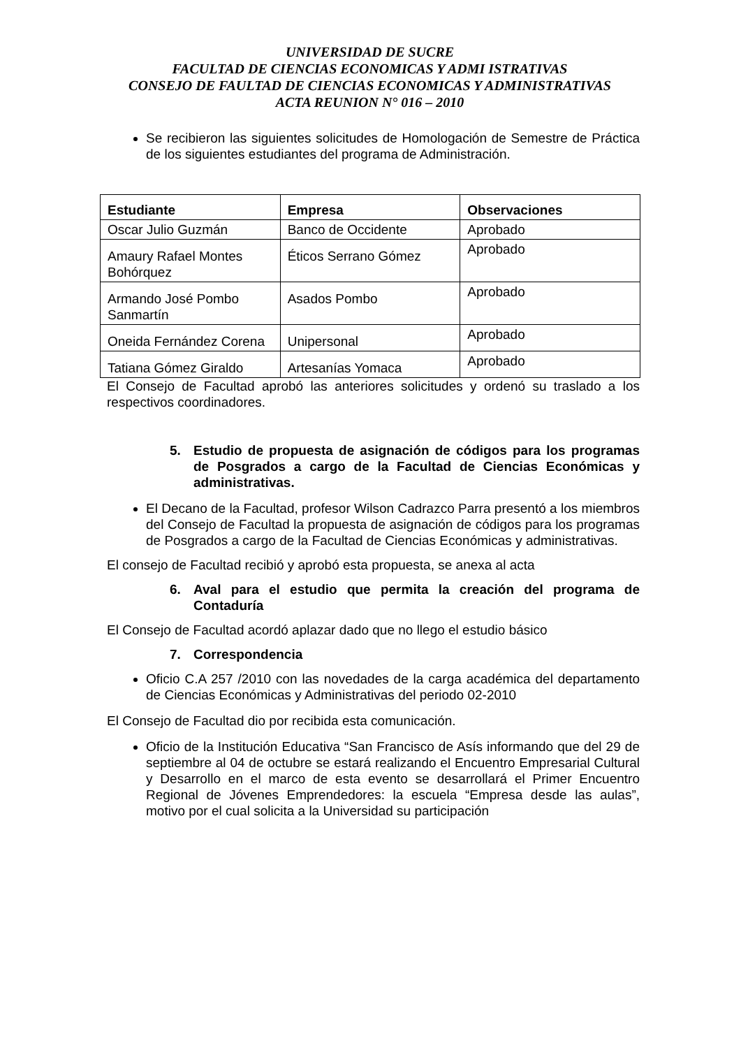UNIVERSIDAD DE SUCRE
FACULTAD DE CIENCIAS ECONOMICAS Y ADMI ISTRATIVAS
CONSEJO DE FAULTAD DE CIENCIAS ECONOMICAS Y ADMINISTRATIVAS
ACTA REUNION N° 016 – 2010
Se recibieron las siguientes solicitudes de Homologación de Semestre de Práctica de los siguientes estudiantes del programa de Administración.
| Estudiante | Empresa | Observaciones |
| --- | --- | --- |
| Oscar Julio Guzmán | Banco de Occidente | Aprobado |
| Amaury Rafael Montes Bohórquez | Éticos Serrano Gómez | Aprobado |
| Armando José Pombo Sanmartín | Asados Pombo | Aprobado |
| Oneida Fernández Corena | Unipersonal | Aprobado |
| Tatiana Gómez Giraldo | Artesanías Yomaca | Aprobado |
El Consejo de Facultad aprobó las anteriores solicitudes y ordenó su traslado a los respectivos coordinadores.
5. Estudio de propuesta de asignación de códigos para los programas de Posgrados a cargo de la Facultad de Ciencias Económicas y administrativas.
El Decano de la Facultad, profesor Wilson Cadrazco Parra presentó a los miembros del Consejo de Facultad la propuesta de asignación de códigos para los programas de Posgrados a cargo de la Facultad de Ciencias Económicas y administrativas.
El consejo de Facultad recibió y aprobó esta propuesta, se anexa al acta
6. Aval para el estudio que permita la creación del programa de Contaduría
El Consejo de Facultad acordó aplazar dado que no llego el estudio básico
7. Correspondencia
Oficio C.A 257 /2010 con las novedades de la carga académica del departamento de Ciencias Económicas y Administrativas del periodo 02-2010
El Consejo de Facultad dio por recibida esta comunicación.
Oficio de la Institución Educativa “San Francisco de Asís informando que del 29 de septiembre al 04 de octubre se estará realizando el Encuentro Empresarial Cultural y Desarrollo en el marco de esta evento se desarrollará el Primer Encuentro Regional de Jóvenes Emprendedores: la escuela “Empresa desde las aulas”, motivo por el cual solicita a la Universidad su participación